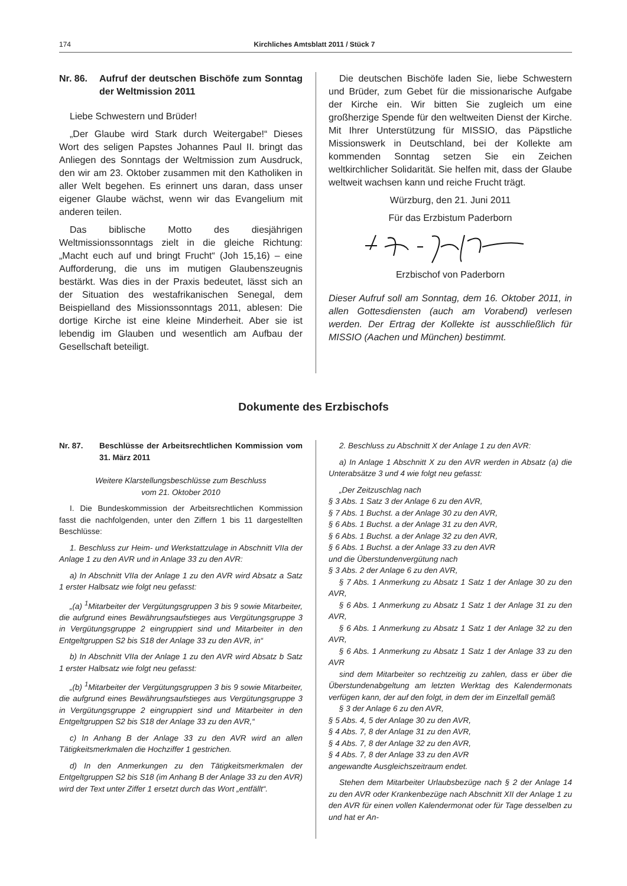174 Kirchliches Amtsblatt 2011 / Stück 7
Nr. 86. Aufruf der deutschen Bischöfe zum Sonntag der Weltmission 2011
Liebe Schwestern und Brüder!
„Der Glaube wird Stark durch Weitergabe!“ Dieses Wort des seligen Papstes Johannes Paul II. bringt das Anliegen des Sonntags der Weltmission zum Ausdruck, den wir am 23. Oktober zusammen mit den Katholiken in aller Welt begehen. Es erinnert uns daran, dass unser eigener Glaube wächst, wenn wir das Evangelium mit anderen teilen.
Das biblische Motto des diesjährigen Weltmissionssonntags zielt in die gleiche Richtung: „Macht euch auf und bringt Frucht“ (Joh 15,16) – eine Aufforderung, die uns im mutigen Glaubenszeugnis bestärkt. Was dies in der Praxis bedeutet, lässt sich an der Situation des westafrikanischen Senegal, dem Beispielland des Missionssonntags 2011, ablesen: Die dortige Kirche ist eine kleine Minderheit. Aber sie ist lebendig im Glauben und wesentlich am Aufbau der Gesellschaft beteiligt.
Die deutschen Bischöfe laden Sie, liebe Schwestern und Brüder, zum Gebet für die missionarische Aufgabe der Kirche ein. Wir bitten Sie zugleich um eine großherzige Spende für den weltweiten Dienst der Kirche. Mit Ihrer Unterstützung für MISSIO, das Päpstliche Missionswerk in Deutschland, bei der Kollekte am kommenden Sonntag setzen Sie ein Zeichen weltkirchlicher Solidarität. Sie helfen mit, dass der Glaube weltweit wachsen kann und reiche Frucht trägt.
Würzburg, den 21. Juni 2011
Für das Erzbistum Paderborn
Erzbischof von Paderborn
Dieser Aufruf soll am Sonntag, dem 16. Oktober 2011, in allen Gottesdiensten (auch am Vorabend) verlesen werden. Der Ertrag der Kollekte ist ausschließlich für MISSIO (Aachen und München) bestimmt.
Dokumente des Erzbischofs
Nr. 87. Beschlüsse der Arbeitsrechtlichen Kommission vom 31. März 2011
Weitere Klarstellungsbeschlüsse zum Beschluss
vom 21. Oktober 2010
I. Die Bundeskommission der Arbeitsrechtlichen Kommission fasst die nachfolgenden, unter den Ziffern 1 bis 11 dargestellten Beschlüsse:
1. Beschluss zur Heim- und Werkstattzulage in Abschnitt VIIa der Anlage 1 zu den AVR und in Anlage 33 zu den AVR:
a) In Abschnitt VIIa der Anlage 1 zu den AVR wird Absatz a Satz 1 erster Halbsatz wie folgt neu gefasst:
„(a) <sup>1</sup>Mitarbeiter der Vergütungsgruppen 3 bis 9 sowie Mitarbeiter, die aufgrund eines Bewährungsaufstieges aus Vergütungsgruppe 3 in Vergütungsgruppe 2 eingruppiert sind und Mitarbeiter in den Entgeltgruppen S2 bis S18 der Anlage 33 zu den AVR, in“
b) In Abschnitt VIIa der Anlage 1 zu den AVR wird Absatz b Satz 1 erster Halbsatz wie folgt neu gefasst:
„(b) <sup>1</sup>Mitarbeiter der Vergütungsgruppen 3 bis 9 sowie Mitarbeiter, die aufgrund eines Bewährungsaufstieges aus Vergütungsgruppe 3 in Vergütungsgruppe 2 eingruppiert sind und Mitarbeiter in den Entgeltgruppen S2 bis S18 der Anlage 33 zu den AVR,“
c) In Anhang B der Anlage 33 zu den AVR wird an allen Tätigkeitsmerkmalen die Hochziffer 1 gestrichen.
d) In den Anmerkungen zu den Tätigkeitsmerkmalen der Entgeltgruppen S2 bis S18 (im Anhang B der Anlage 33 zu den AVR) wird der Text unter Ziffer 1 ersetzt durch das Wort „entfällt“.
2. Beschluss zu Abschnitt X der Anlage 1 zu den AVR:
a) In Anlage 1 Abschnitt X zu den AVR werden in Absatz (a) die Unterabsätze 3 und 4 wie folgt neu gefasst:
„Der Zeitzuschlag nach
§ 3 Abs. 1 Satz 3 der Anlage 6 zu den AVR,
§ 7 Abs. 1 Buchst. a der Anlage 30 zu den AVR,
§ 6 Abs. 1 Buchst. a der Anlage 31 zu den AVR,
§ 6 Abs. 1 Buchst. a der Anlage 32 zu den AVR,
§ 6 Abs. 1 Buchst. a der Anlage 33 zu den AVR
und die Überstundenvergütung nach
§ 3 Abs. 2 der Anlage 6 zu den AVR,
§ 7 Abs. 1 Anmerkung zu Absatz 1 Satz 1 der Anlage 30 zu den AVR,
§ 6 Abs. 1 Anmerkung zu Absatz 1 Satz 1 der Anlage 31 zu den AVR,
§ 6 Abs. 1 Anmerkung zu Absatz 1 Satz 1 der Anlage 32 zu den AVR,
§ 6 Abs. 1 Anmerkung zu Absatz 1 Satz 1 der Anlage 33 zu den AVR
sind dem Mitarbeiter so rechtzeitig zu zahlen, dass er über die Überstundenabgeltung am letzten Werktag des Kalendermonats verfügen kann, der auf den folgt, in dem der im Einzelfall gemäß
§ 3 der Anlage 6 zu den AVR,
§ 5 Abs. 4, 5 der Anlage 30 zu den AVR,
§ 4 Abs. 7, 8 der Anlage 31 zu den AVR,
§ 4 Abs. 7, 8 der Anlage 32 zu den AVR,
§ 4 Abs. 7, 8 der Anlage 33 zu den AVR
angewandte Ausgleichszeitraum endet.
Stehen dem Mitarbeiter Urlaubsbezüge nach § 2 der Anlage 14 zu den AVR oder Krankenbezüge nach Abschnitt XII der Anlage 1 zu den AVR für einen vollen Kalendermonat oder für Tage desselben zu und hat er An-